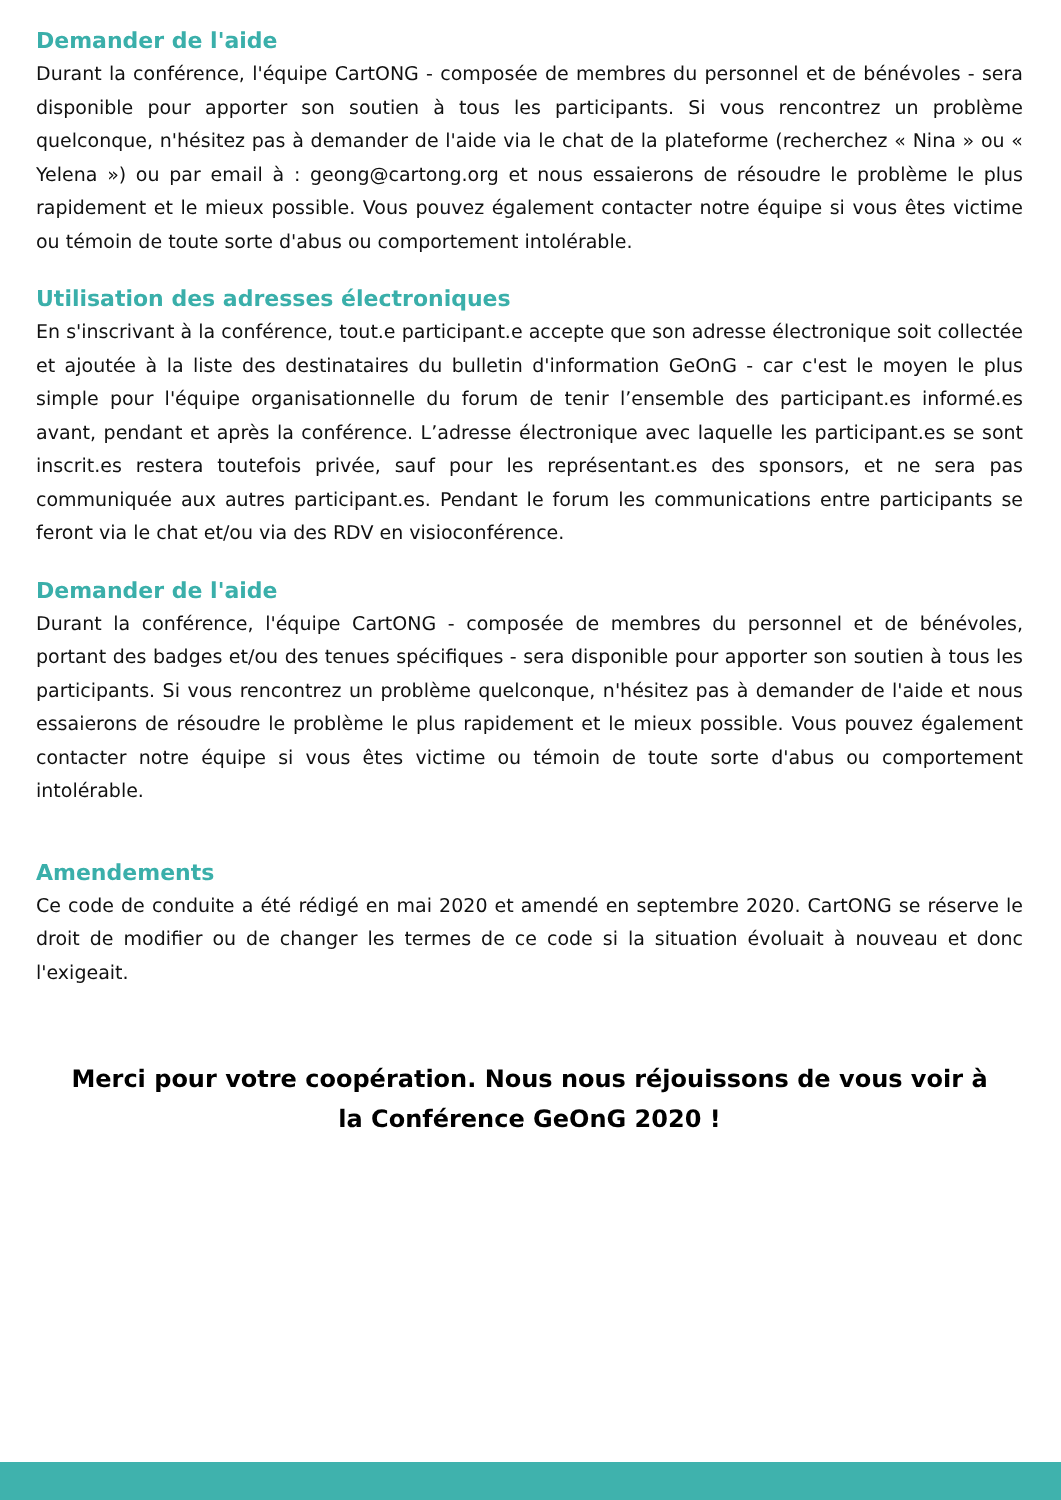Demander de l'aide
Durant la conférence, l'équipe CartONG - composée de membres du personnel et de bénévoles - sera disponible pour apporter son soutien à tous les participants. Si vous rencontrez un problème quelconque, n'hésitez pas à demander de l'aide via le chat de la plateforme (recherchez « Nina » ou « Yelena ») ou par email à : geong@cartong.org et nous essaierons de résoudre le problème le plus rapidement et le mieux possible. Vous pouvez également contacter notre équipe si vous êtes victime ou témoin de toute sorte d'abus ou comportement intolérable.
Utilisation des adresses électroniques
En s'inscrivant à la conférence, tout.e participant.e accepte que son adresse électronique soit collectée et ajoutée à la liste des destinataires du bulletin d'information GeOnG - car c'est le moyen le plus simple pour l'équipe organisationnelle du forum de tenir l’ensemble des participant.es informé.es avant, pendant et après la conférence. L’adresse électronique avec laquelle les participant.es se sont inscrit.es restera toutefois privée, sauf pour les représentant.es des sponsors, et ne sera pas communiquée aux autres participant.es. Pendant le forum les communications entre participants se feront via le chat et/ou via des RDV en visioconférence.
Demander de l'aide
Durant la conférence, l'équipe CartONG - composée de membres du personnel et de bénévoles, portant des badges et/ou des tenues spécifiques - sera disponible pour apporter son soutien à tous les participants. Si vous rencontrez un problème quelconque, n'hésitez pas à demander de l'aide et nous essaierons de résoudre le problème le plus rapidement et le mieux possible. Vous pouvez également contacter notre équipe si vous êtes victime ou témoin de toute sorte d'abus ou comportement intolérable.
Amendements
Ce code de conduite a été rédigé en mai 2020 et amendé en septembre 2020. CartONG se réserve le droit de modifier ou de changer les termes de ce code si la situation évoluait à nouveau et donc l'exigeait.
Merci pour votre coopération. Nous nous réjouissons de vous voir à la Conférence GeOnG 2020 !